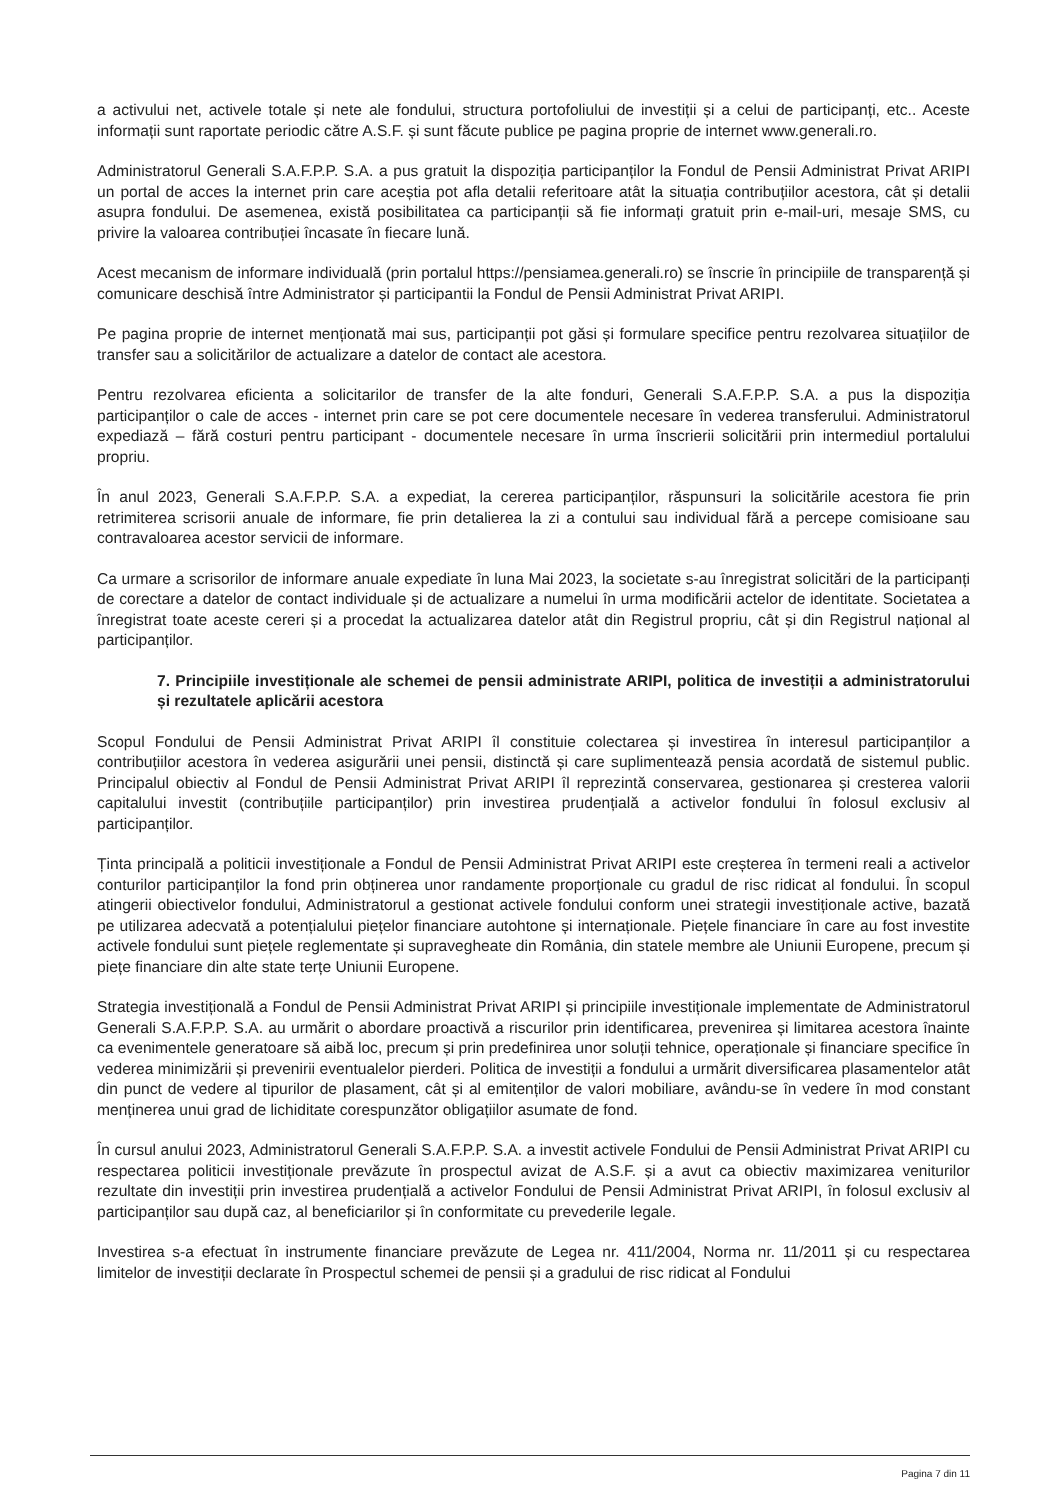a activului net, activele totale și nete ale fondului, structura portofoliului de investiții și a celui de participanți, etc.. Aceste informații sunt raportate periodic către A.S.F. și sunt făcute publice pe pagina proprie de internet www.generali.ro.
Administratorul Generali S.A.F.P.P. S.A. a pus gratuit la dispoziția participanților la Fondul de Pensii Administrat Privat ARIPI un portal de acces la internet prin care aceștia pot afla detalii referitoare atât la situația contribuțiilor acestora, cât și detalii asupra fondului. De asemenea, există posibilitatea ca participanții să fie informați gratuit prin e-mail-uri, mesaje SMS, cu privire la valoarea contribuției încasate în fiecare lună.
Acest mecanism de informare individuală (prin portalul https://pensiamea.generali.ro) se înscrie în principiile de transparență și comunicare deschisă între Administrator și participantii la Fondul de Pensii Administrat Privat ARIPI.
Pe pagina proprie de internet menționată mai sus, participanții pot găsi și formulare specifice pentru rezolvarea situațiilor de transfer sau a solicitărilor de actualizare a datelor de contact ale acestora.
Pentru rezolvarea eficienta a solicitarilor de transfer de la alte fonduri, Generali S.A.F.P.P. S.A. a pus la dispoziția participanților o cale de acces - internet prin care se pot cere documentele necesare în vederea transferului. Administratorul expediază – fără costuri pentru participant - documentele necesare în urma înscrierii solicitării prin intermediul portalului propriu.
În anul 2023, Generali S.A.F.P.P. S.A. a expediat, la cererea participanților, răspunsuri la solicitările acestora fie prin retrimiterea scrisorii anuale de informare, fie prin detalierea la zi a contului sau individual fără a percepe comisioane sau contravaloarea acestor servicii de informare.
Ca urmare a scrisorilor de informare anuale expediate în luna Mai 2023, la societate s-au înregistrat solicitări de la participanți de corectare a datelor de contact individuale și de actualizare a numelui în urma modificării actelor de identitate. Societatea a înregistrat toate aceste cereri și a procedat la actualizarea datelor atât din Registrul propriu, cât și din Registrul național al participanților.
7. Principiile investiționale ale schemei de pensii administrate ARIPI, politica de investiții a administratorului și rezultatele aplicării acestora
Scopul Fondului de Pensii Administrat Privat ARIPI îl constituie colectarea și investirea în interesul participanților a contribuțiilor acestora în vederea asigurării unei pensii, distinctă și care suplimentează pensia acordată de sistemul public. Principalul obiectiv al Fondul de Pensii Administrat Privat ARIPI îl reprezintă conservarea, gestionarea și cresterea valorii capitalului investit (contribuțiile participanților) prin investirea prudențială a activelor fondului în folosul exclusiv al participanților.
Ținta principală a politicii investiționale a Fondul de Pensii Administrat Privat ARIPI este creșterea în termeni reali a activelor conturilor participanților la fond prin obținerea unor randamente proporționale cu gradul de risc ridicat al fondului. În scopul atingerii obiectivelor fondului, Administratorul a gestionat activele fondului conform unei strategii investiționale active, bazată pe utilizarea adecvată a potențialului piețelor financiare autohtone și internaționale. Piețele financiare în care au fost investite activele fondului sunt piețele reglementate și supravegheate din România, din statele membre ale Uniunii Europene, precum și piețe financiare din alte state terțe Uniunii Europene.
Strategia investițională a Fondul de Pensii Administrat Privat ARIPI și principiile investiționale implementate de Administratorul Generali S.A.F.P.P. S.A. au urmărit o abordare proactivă a riscurilor prin identificarea, prevenirea și limitarea acestora înainte ca evenimentele generatoare să aibă loc, precum și prin predefinirea unor soluții tehnice, operaționale și financiare specifice în vederea minimizării și prevenirii eventualelor pierderi. Politica de investiții a fondului a urmărit diversificarea plasamentelor atât din punct de vedere al tipurilor de plasament, cât și al emitenților de valori mobiliare, avându-se în vedere în mod constant menținerea unui grad de lichiditate corespunzător obligațiilor asumate de fond.
În cursul anului 2023, Administratorul Generali S.A.F.P.P. S.A. a investit activele Fondului de Pensii Administrat Privat ARIPI cu respectarea politicii investiționale prevăzute în prospectul avizat de A.S.F. și a avut ca obiectiv maximizarea veniturilor rezultate din investiții prin investirea prudențială a activelor Fondului de Pensii Administrat Privat ARIPI, în folosul exclusiv al participanților sau după caz, al beneficiarilor și în conformitate cu prevederile legale.
Investirea s-a efectuat în instrumente financiare prevăzute de Legea nr. 411/2004, Norma nr. 11/2011 și cu respectarea limitelor de investiții declarate în Prospectul schemei de pensii și a gradului de risc ridicat al Fondului
Pagina 7 din 11